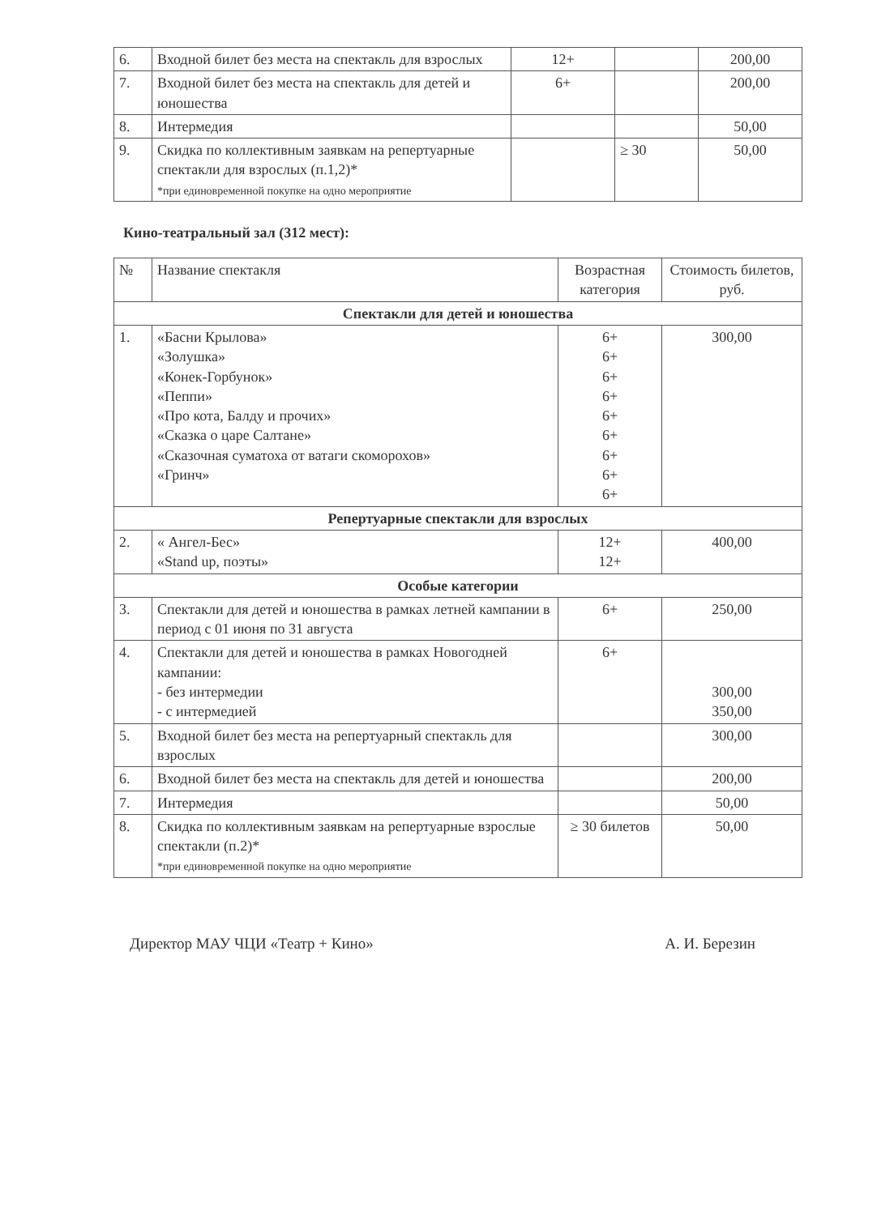| 6. | Входной билет без места на спектакль для взрослых | 12+ | | 200,00 |
| 7. | Входной билет без места на спектакль для детей и юношества | 6+ | | 200,00 |
| 8. | Интермедия | | | 50,00 |
| 9. | Скидка по коллективным заявкам на репертуарные спектакли для взрослых (п.1,2)* *при единовременной покупке на одно мероприятие | | ≥ 30 | 50,00 |
Кино-театральный зал (312 мест):
| № | Название спектакля | Возрастная категория | Стоимость билетов, руб. |
| --- | --- | --- | --- |
| Спектакли для детей и юношества | | | |
| 1. | «Басни Крылова» «Золушка» «Конек-Горбунок» «Пеппи» «Про кота, Балду и прочих» «Сказка о царе Салтане» «Сказочная суматоха от ватаги скоморохов» «Гринч» | 6+ 6+ 6+ 6+ 6+ 6+ 6+ 6+ 6+ | 300,00 |
| Репертуарные спектакли для взрослых | | | |
| 2. | « Ангел-Бес» «Stand up, поэты» | 12+ 12+ | 400,00 |
| Особые категории | | | |
| 3. | Спектакли для детей и юношества в рамках летней кампании в период с 01 июня по 31 августа | 6+ | 250,00 |
| 4. | Спектакли для детей и юношества в рамках Новогодней кампании: - без интермедии - с интермедией | 6+ | 300,00 350,00 |
| 5. | Входной билет без места на репертуарный спектакль для взрослых | | 300,00 |
| 6. | Входной билет без места на спектакль для детей и юношества | | 200,00 |
| 7. | Интермедия | | 50,00 |
| 8. | Скидка по коллективным заявкам на репертуарные взрослые спектакли (п.2)* *при единовременной покупке на одно мероприятие | ≥ 30 билетов | 50,00 |
Директор МАУ ЧЦИ «Театр + Кино» А. И. Березин